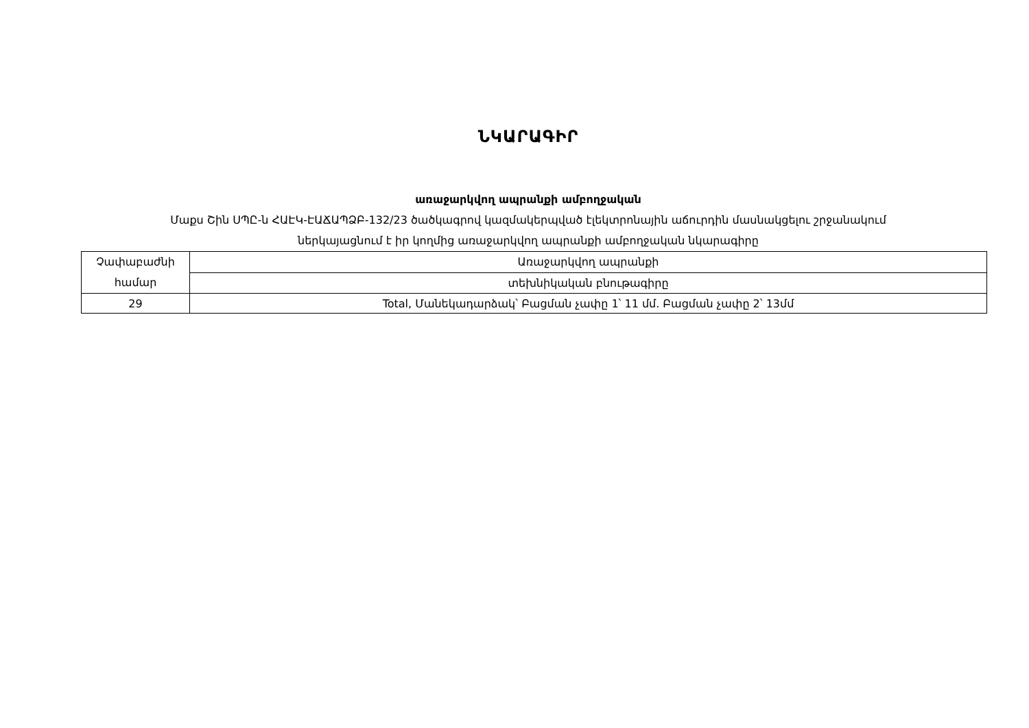ՆԿԱՐԱԳԻՐ
առաջարկվող ապրանքի ամբողջական
Մաքս Շին ՍՊԸ-ն ՀԱԷԿ-ԷԱՃԱՊՁԲ-132/23 ծածկագրով կազմակերպված էլեկտրոնային աճուրդին մասնակցելու շրջանակում
ներկայացնում է իր կողմից առաջարկվող ապրանքի ամբողջական նկարագիրը
| Չափաբաժնի համար | Առաջարկվող ապրանքի |
| | տեխնիկական բնութագիրը |
| 29 | Total, Մանեկադարձակ՝ Բացման չափը 1՝ 11 մմ. Բացման չափը 2՝ 13մմ |